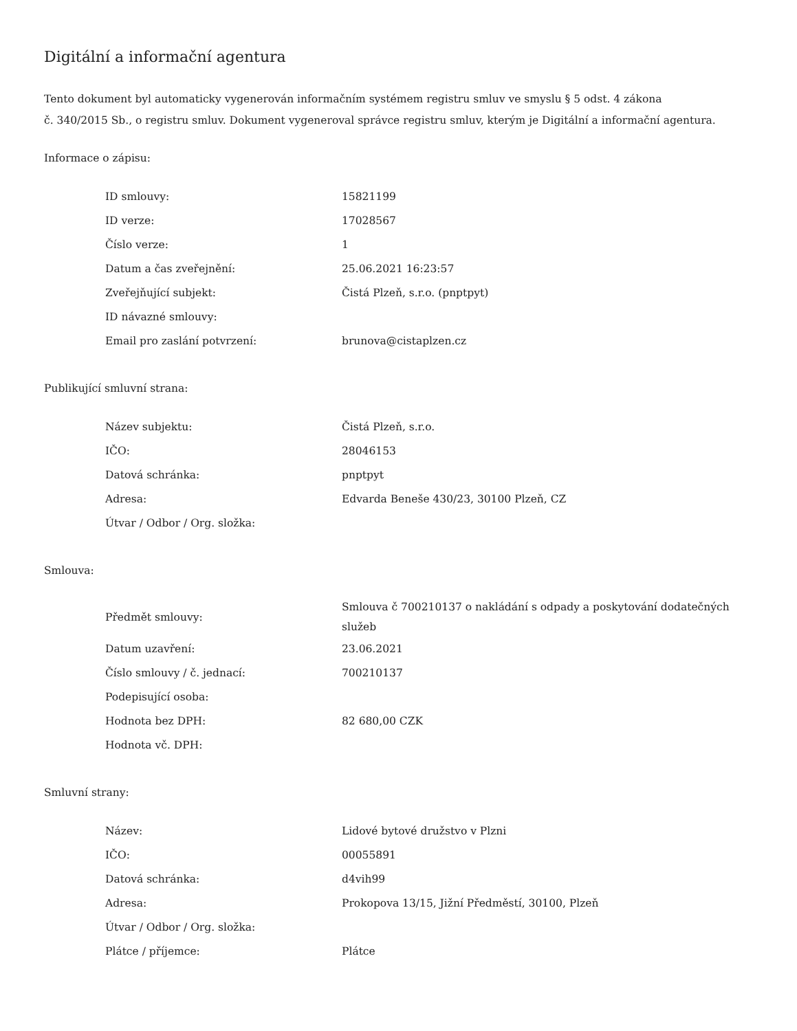Digitální a informační agentura
Tento dokument byl automaticky vygenerován informačním systémem registru smluv ve smyslu § 5 odst. 4 zákona
č. 340/2015 Sb., o registru smluv. Dokument vygeneroval správce registru smluv, kterým je Digitální a informační agentura.
Informace o zápisu:
| ID smlouvy: | 15821199 |
| ID verze: | 17028567 |
| Číslo verze: | 1 |
| Datum a čas zveřejnění: | 25.06.2021 16:23:57 |
| Zveřejňující subjekt: | Čistá Plzeň, s.r.o. (pnptpyt) |
| ID návazné smlouvy: | |
| Email pro zaslání potvrzení: | brunova@cistaplzen.cz |
Publikující smluvní strana:
| Název subjektu: | Čistá Plzeň, s.r.o. |
| IČO: | 28046153 |
| Datová schránka: | pnptpyt |
| Adresa: | Edvarda Beneše 430/23, 30100 Plzeň, CZ |
| Útvar / Odbor / Org. složka: | |
Smlouva:
| Předmět smlouvy: | Smlouva č 700210137 o nakládání s odpady a poskytování dodatečných služeb |
| Datum uzavření: | 23.06.2021 |
| Číslo smlouvy / č. jednací: | 700210137 |
| Podepisující osoba: | |
| Hodnota bez DPH: | 82 680,00 CZK |
| Hodnota vč. DPH: | |
Smluvní strany:
| Název: | Lidové bytové družstvo v Plzni |
| IČO: | 00055891 |
| Datová schránka: | d4vih99 |
| Adresa: | Prokopova 13/15, Jižní Předměstí, 30100, Plzeň |
| Útvar / Odbor / Org. složka: | |
| Plátce / příjemce: | Plátce |